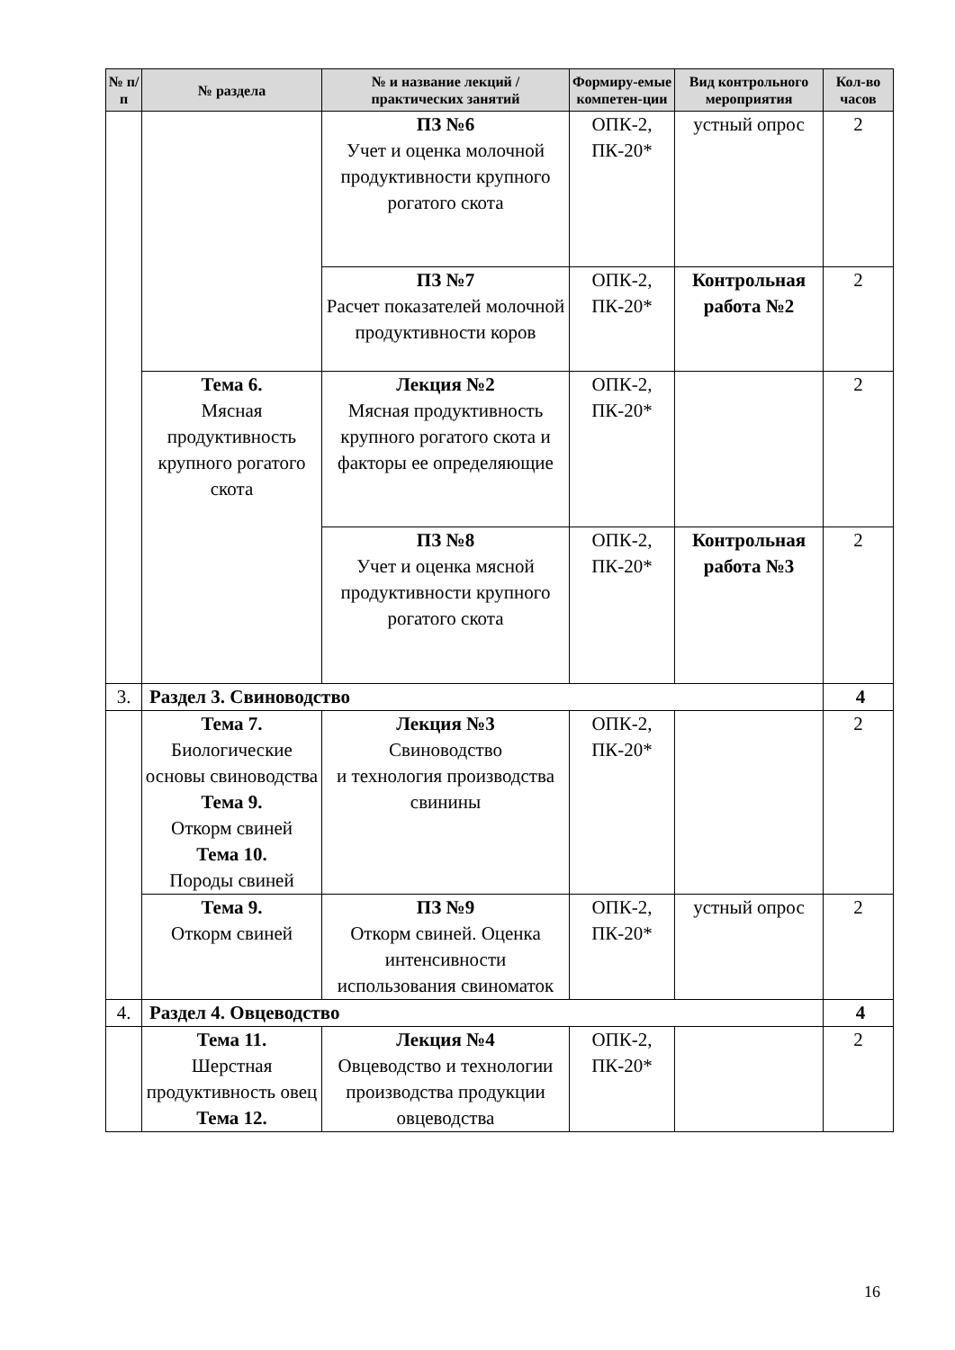| № п/п | № раздела | № и название лекций / практических занятий | Формиру-емые компетен-ции | Вид контрольного мероприятия | Кол-во часов |
| --- | --- | --- | --- | --- | --- |
| | | ПЗ №6 Учет и оценка молочной продуктивности крупного рогатого скота | ОПК-2, ПК-20* | устный опрос | 2 |
| | | ПЗ №7 Расчет показателей молочной продуктивности коров | ОПК-2, ПК-20* | Контрольная работа №2 | 2 |
| | Тема 6. Мясная продуктивность крупного рогатого скота | Лекция №2 Мясная продуктивность крупного рогатого скота и факторы ее определяющие | ОПК-2, ПК-20* | | 2 |
| | | ПЗ №8 Учет и оценка мясной продуктивности крупного рогатого скота | ОПК-2, ПК-20* | Контрольная работа №3 | 2 |
| 3. | Раздел 3. Свиноводство | | | | 4 |
| | Тема 7. Биологические основы свиноводства Тема 9. Откорм свиней Тема 10. Породы свиней | Лекция №3 Свиноводство и технология производства свинины | ОПК-2, ПК-20* | | 2 |
| | Тема 9. Откорм свиней | ПЗ №9 Откорм свиней. Оценка интенсивности использования свиноматок | ОПК-2, ПК-20* | устный опрос | 2 |
| 4. | Раздел 4. Овцеводство | | | | 4 |
| | Тема 11. Шерстная продуктивность овец Тема 12. | Лекция №4 Овцеводство и технологии производства продукции овцеводства | ОПК-2, ПК-20* | | 2 |
16